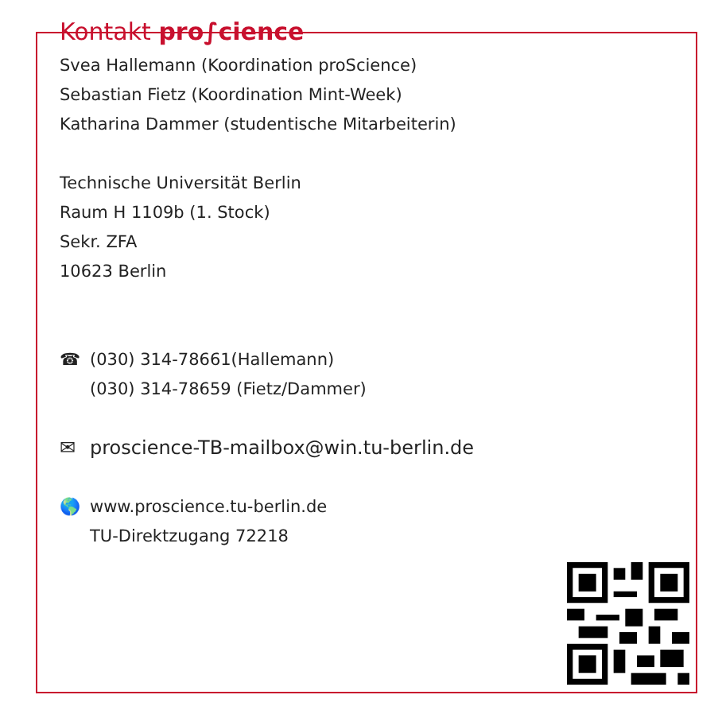Kontakt pro∫cience
Svea Hallemann (Koordination proScience)
Sebastian Fietz (Koordination Mint-Week)
Katharina Dammer (studentische Mitarbeiterin)
Technische Universität Berlin
Raum H 1109b (1. Stock)
Sekr. ZFA
10623 Berlin
☎ (030) 314-78661(Hallemann)
(030) 314-78659 (Fietz/Dammer)
✉ proscience-TB-mailbox@win.tu-berlin.de
🌎 www.proscience.tu-berlin.de
TU-Direktzugang 72218